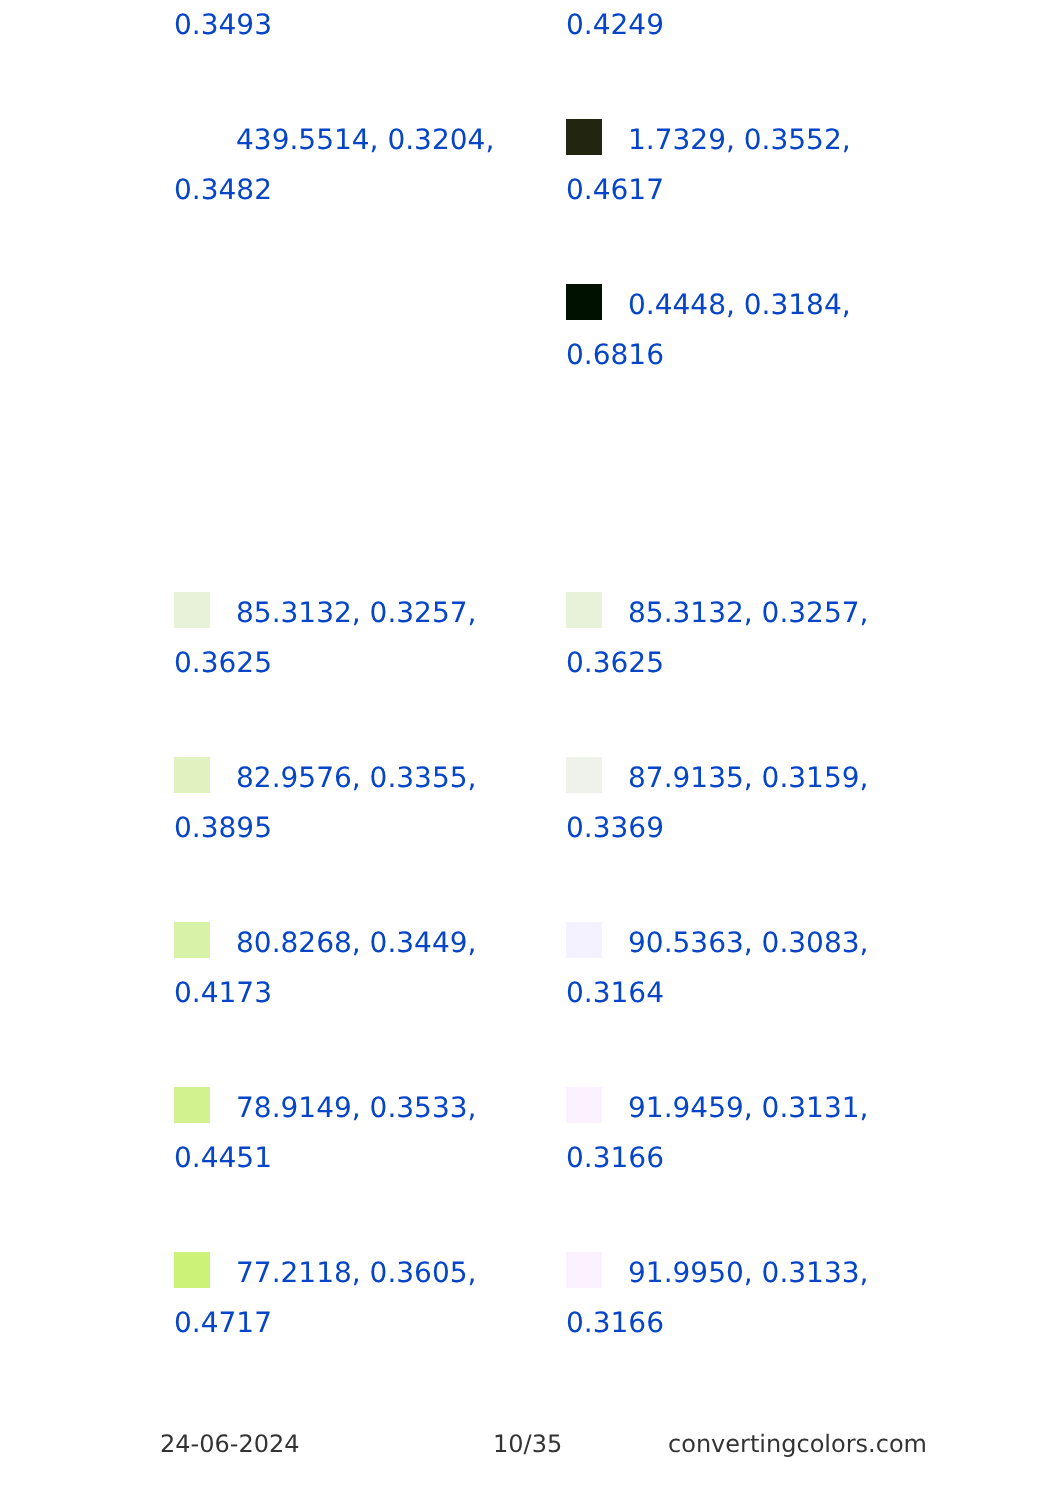0.3493 0.4249
439.5514, 0.3204, 0.3482
1.7329, 0.3552, 0.4617
0.4448, 0.3184, 0.6816
85.3132, 0.3257, 0.3625
85.3132, 0.3257, 0.3625
82.9576, 0.3355, 0.3895
87.9135, 0.3159, 0.3369
80.8268, 0.3449, 0.4173
90.5363, 0.3083, 0.3164
78.9149, 0.3533, 0.4451
91.9459, 0.3131, 0.3166
77.2118, 0.3605, 0.4717
91.9950, 0.3133, 0.3166
24-06-2024 10/35 convertingcolors.com